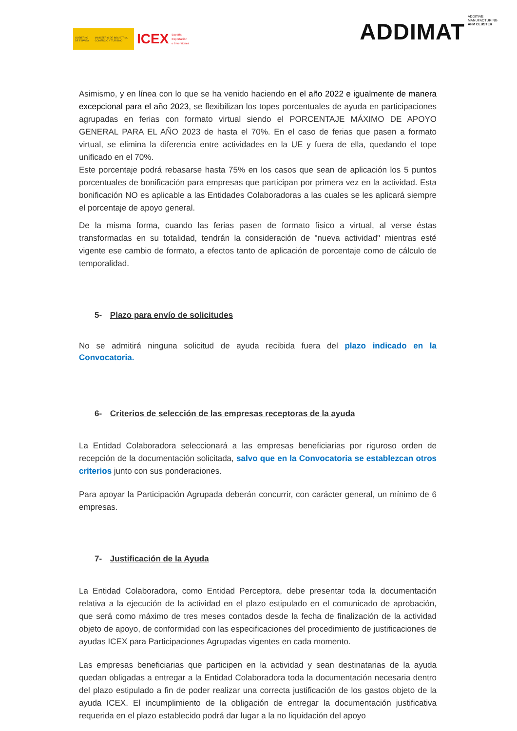GOBIERNO DE ESPAÑA MINISTERIO DE INDUSTRIA, COMERCIO Y TURISMO
ICEX España
Exportación
e Inversiones
ADDIMAT ADDITIVE
MANUFACTURING
AFM CLUSTER
Asimismo, y en línea con lo que se ha venido haciendo en el año 2022 e igualmente de manera excepcional para el año 2023, se flexibilizan los topes porcentuales de ayuda en participaciones agrupadas en ferias con formato virtual siendo el PORCENTAJE MÁXIMO DE APOYO GENERAL PARA EL AÑO 2023 de hasta el 70%. En el caso de ferias que pasen a formato virtual, se elimina la diferencia entre actividades en la UE y fuera de ella, quedando el tope unificado en el 70%.
Este porcentaje podrá rebasarse hasta 75% en los casos que sean de aplicación los 5 puntos porcentuales de bonificación para empresas que participan por primera vez en la actividad. Esta bonificación NO es aplicable a las Entidades Colaboradoras a las cuales se les aplicará siempre el porcentaje de apoyo general.
De la misma forma, cuando las ferias pasen de formato físico a virtual, al verse éstas transformadas en su totalidad, tendrán la consideración de "nueva actividad" mientras esté vigente ese cambio de formato, a efectos tanto de aplicación de porcentaje como de cálculo de temporalidad.
5- Plazo para envío de solicitudes
No se admitirá ninguna solicitud de ayuda recibida fuera del plazo indicado en la Convocatoria.
6- Criterios de selección de las empresas receptoras de la ayuda
La Entidad Colaboradora seleccionará a las empresas beneficiarias por riguroso orden de recepción de la documentación solicitada, salvo que en la Convocatoria se establezcan otros criterios junto con sus ponderaciones.
Para apoyar la Participación Agrupada deberán concurrir, con carácter general, un mínimo de 6 empresas.
7- Justificación de la Ayuda
La Entidad Colaboradora, como Entidad Perceptora, debe presentar toda la documentación relativa a la ejecución de la actividad en el plazo estipulado en el comunicado de aprobación, que será como máximo de tres meses contados desde la fecha de finalización de la actividad objeto de apoyo, de conformidad con las especificaciones del procedimiento de justificaciones de ayudas ICEX para Participaciones Agrupadas vigentes en cada momento.
Las empresas beneficiarias que participen en la actividad y sean destinatarias de la ayuda quedan obligadas a entregar a la Entidad Colaboradora toda la documentación necesaria dentro del plazo estipulado a fin de poder realizar una correcta justificación de los gastos objeto de la ayuda ICEX. El incumplimiento de la obligación de entregar la documentación justificativa requerida en el plazo establecido podrá dar lugar a la no liquidación del apoyo